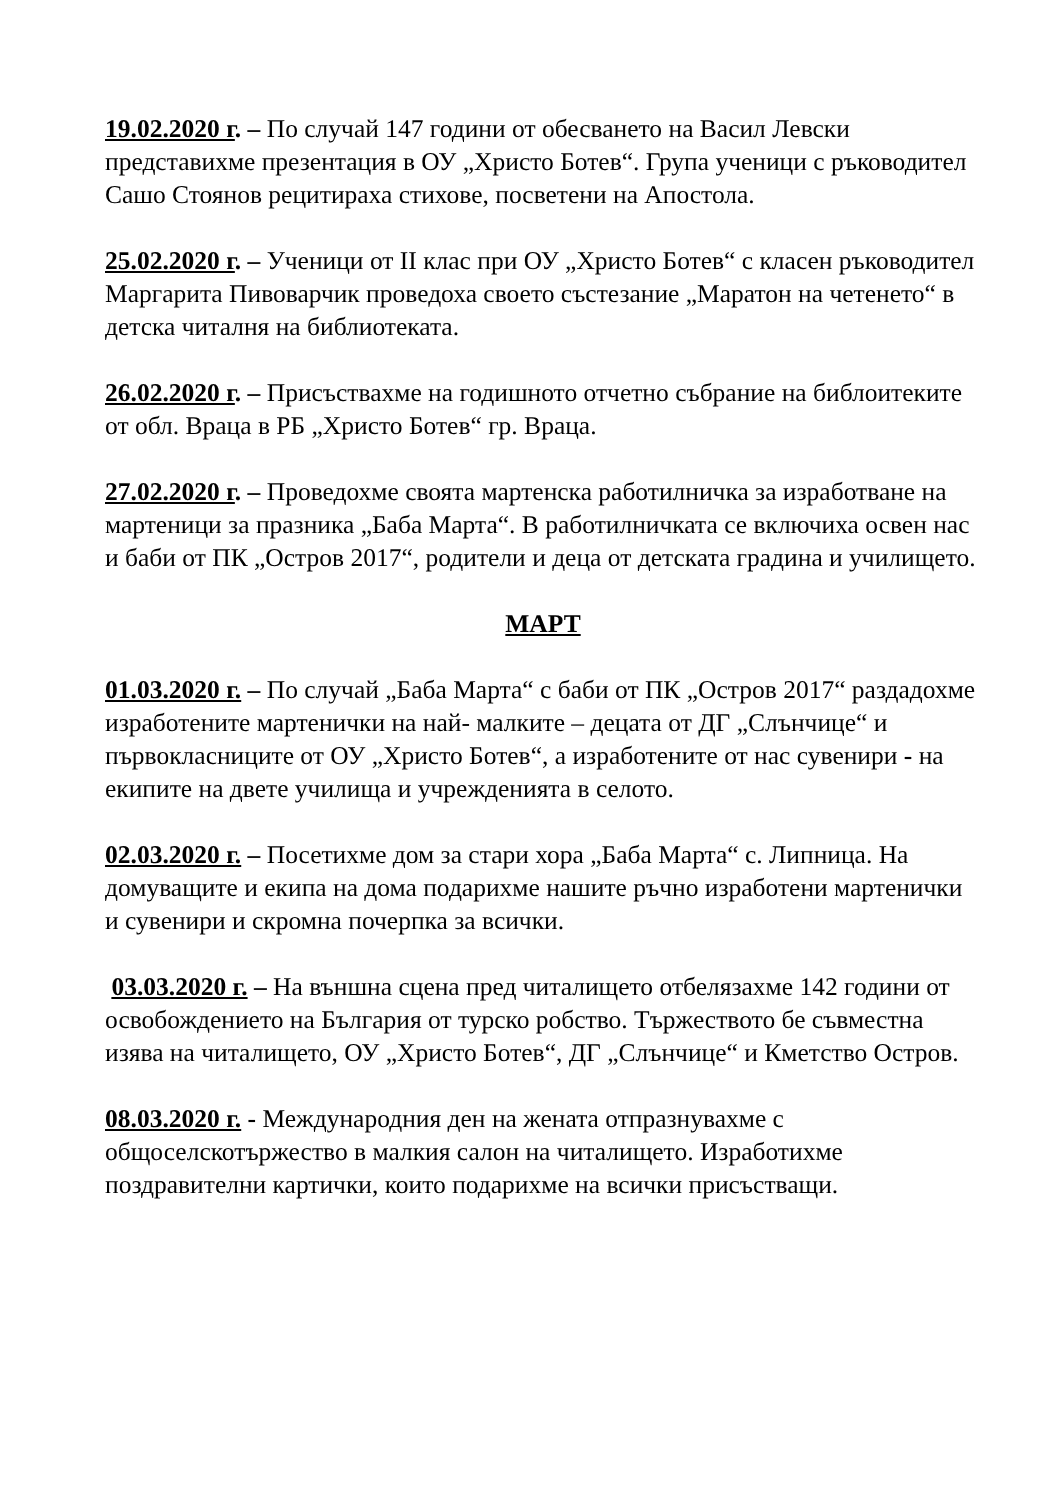19.02.2020 г. – По случай 147 години от обесването на Васил Левски представихме презентация в ОУ „Христо Ботев“. Група ученици с ръководител Сашо Стоянов рецитираха стихове, посветени на Апостола.
25.02.2020 г. – Ученици от II клас при ОУ „Христо Ботев“ с класен ръководител Маргарита Пивоварчик проведоха своето състезание „Маратон на четенето“ в детска читалня на библиотеката.
26.02.2020 г. – Присъствахме на годишното отчетно събрание на библоитеките от обл. Враца в РБ „Христо Ботев“ гр. Враца.
27.02.2020 г. – Проведохме своята мартенска работилничка за изработване на мартеници за празника „Баба Марта“. В работилничката се включиха освен нас и баби от ПК „Остров 2017“, родители и деца от детската градина и училището.
МАРТ
01.03.2020 г. – По случай „Баба Марта“ с баби от ПК „Остров 2017“ раздадохме изработените мартенички на най- малките – децата от ДГ „Слънчице“ и първокласниците от ОУ „Христо Ботев“, а изработените от нас сувенири - на екипите на двете училища и учрежденията в селото.
02.03.2020 г. – Посетихме дом за стари хора „Баба Марта“ с. Липница. На домуващите и екипа на дома подарихме нашите ръчно изработени мартенички и сувенири и скромна почерпка за всички.
03.03.2020 г. – На външна сцена пред читалището отбелязахме 142 години от освобождението на България от турско робство. Тържеството бе съвместна изява на читалището, ОУ „Христо Ботев“, ДГ „Слънчице“ и Кметство Остров.
08.03.2020 г. - Международния ден на жената отпразнувахме с общоселскотържество в малкия салон на читалището. Изработихме поздравителни картички, които подарихме на всички присъстващи.